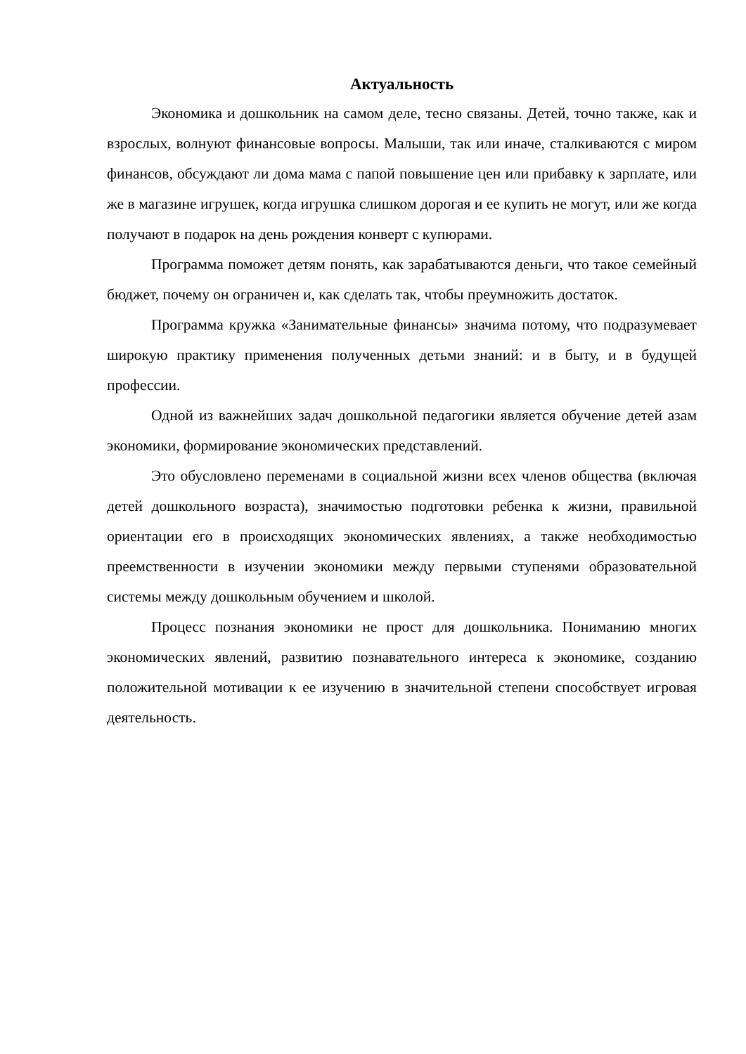Актуальность
Экономика и дошкольник на самом деле, тесно связаны. Детей, точно также, как и взрослых, волнуют финансовые вопросы. Малыши, так или иначе, сталкиваются с миром финансов, обсуждают ли дома мама с папой повышение цен или прибавку к зарплате, или же в магазине игрушек, когда игрушка слишком дорогая и ее купить не могут, или же когда получают в подарок на день рождения конверт с купюрами.
Программа поможет детям понять, как зарабатываются деньги, что такое семейный бюджет, почему он ограничен и, как сделать так, чтобы преумножить достаток.
Программа кружка «Занимательные финансы» значима потому, что подразумевает широкую практику применения полученных детьми знаний: и в быту, и в будущей профессии.
Одной из важнейших задач дошкольной педагогики является обучение детей азам экономики, формирование экономических представлений.
Это обусловлено переменами в социальной жизни всех членов общества (включая детей дошкольного возраста), значимостью подготовки ребенка к жизни, правильной ориентации его в происходящих экономических явлениях, а также необходимостью преемственности в изучении экономики между первыми ступенями образовательной системы между дошкольным обучением и школой.
Процесс познания экономики не прост для дошкольника. Пониманию многих экономических явлений, развитию познавательного интереса к экономике, созданию положительной мотивации к ее изучению в значительной степени способствует игровая деятельность.